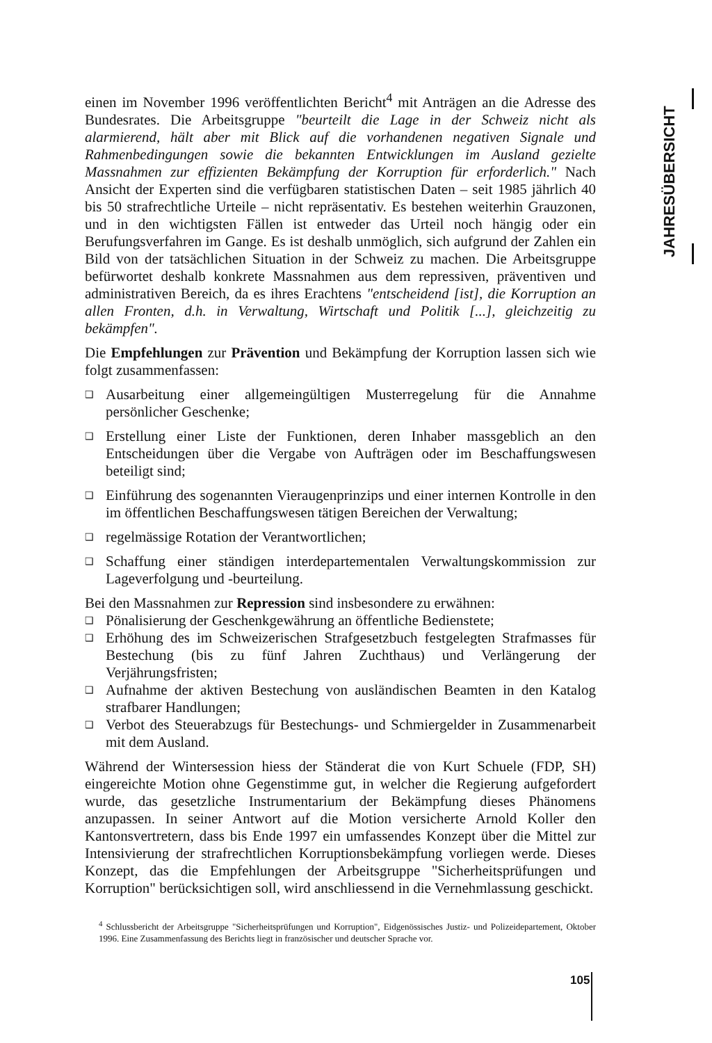JAHRESÜBERSICHT
einen im November 1996 veröffentlichten Bericht<sup>4</sup> mit Anträgen an die Adresse des Bundesrates. Die Arbeitsgruppe "beurteilt die Lage in der Schweiz nicht als alarmierend, hält aber mit Blick auf die vorhandenen negativen Signale und Rahmenbedingungen sowie die bekannten Entwicklungen im Ausland gezielte Massnahmen zur effizienten Bekämpfung der Korruption für erforderlich." Nach Ansicht der Experten sind die verfügbaren statistischen Daten – seit 1985 jährlich 40 bis 50 strafrechtliche Urteile – nicht repräsentativ. Es bestehen weiterhin Grauzonen, und in den wichtigsten Fällen ist entweder das Urteil noch hängig oder ein Berufungsverfahren im Gange. Es ist deshalb unmöglich, sich aufgrund der Zahlen ein Bild von der tatsächlichen Situation in der Schweiz zu machen. Die Arbeitsgruppe befürwortet deshalb konkrete Massnahmen aus dem repressiven, präventiven und administrativen Bereich, da es ihres Erachtens "entscheidend [ist], die Korruption an allen Fronten, d.h. in Verwaltung, Wirtschaft und Politik [...], gleichzeitig zu bekämpfen".
Die Empfehlungen zur Prävention und Bekämpfung der Korruption lassen sich wie folgt zusammenfassen:
❑ Ausarbeitung einer allgemeingültigen Musterregelung für die Annahme persönlicher Geschenke;
❑ Erstellung einer Liste der Funktionen, deren Inhaber massgeblich an den Entscheidungen über die Vergabe von Aufträgen oder im Beschaffungswesen beteiligt sind;
❑ Einführung des sogenannten Vieraugenprinzips und einer internen Kontrolle in den im öffentlichen Beschaffungswesen tätigen Bereichen der Verwaltung;
❑ regelmässige Rotation der Verantwortlichen;
❑ Schaffung einer ständigen interdepartementalen Verwaltungskommission zur Lageverfolgung und -beurteilung.
Bei den Massnahmen zur Repression sind insbesondere zu erwähnen:
❑ Pönalisierung der Geschenkgewährung an öffentliche Bedienstete;
❑ Erhöhung des im Schweizerischen Strafgesetzbuch festgelegten Strafmasses für Bestechung (bis zu fünf Jahren Zuchthaus) und Verlängerung der Verjährungsfristen;
❑ Aufnahme der aktiven Bestechung von ausländischen Beamten in den Katalog strafbarer Handlungen;
❑ Verbot des Steuerabzugs für Bestechungs- und Schmiergelder in Zusammenarbeit mit dem Ausland.
Während der Wintersession hiess der Ständerat die von Kurt Schuele (FDP, SH) eingereichte Motion ohne Gegenstimme gut, in welcher die Regierung aufgefordert wurde, das gesetzliche Instrumentarium der Bekämpfung dieses Phänomens anzupassen. In seiner Antwort auf die Motion versicherte Arnold Koller den Kantonsvertretern, dass bis Ende 1997 ein umfassendes Konzept über die Mittel zur Intensivierung der strafrechtlichen Korruptionsbekämpfung vorliegen werde. Dieses Konzept, das die Empfehlungen der Arbeitsgruppe "Sicherheitsprüfungen und Korruption" berücksichtigen soll, wird anschliessend in die Vernehmlassung geschickt.
<sup>4</sup> Schlussbericht der Arbeitsgruppe "Sicherheitsprüfungen und Korruption", Eidgenössisches Justiz- und Polizeidepartement, Oktober 1996. Eine Zusammenfassung des Berichts liegt in französischer und deutscher Sprache vor.
105